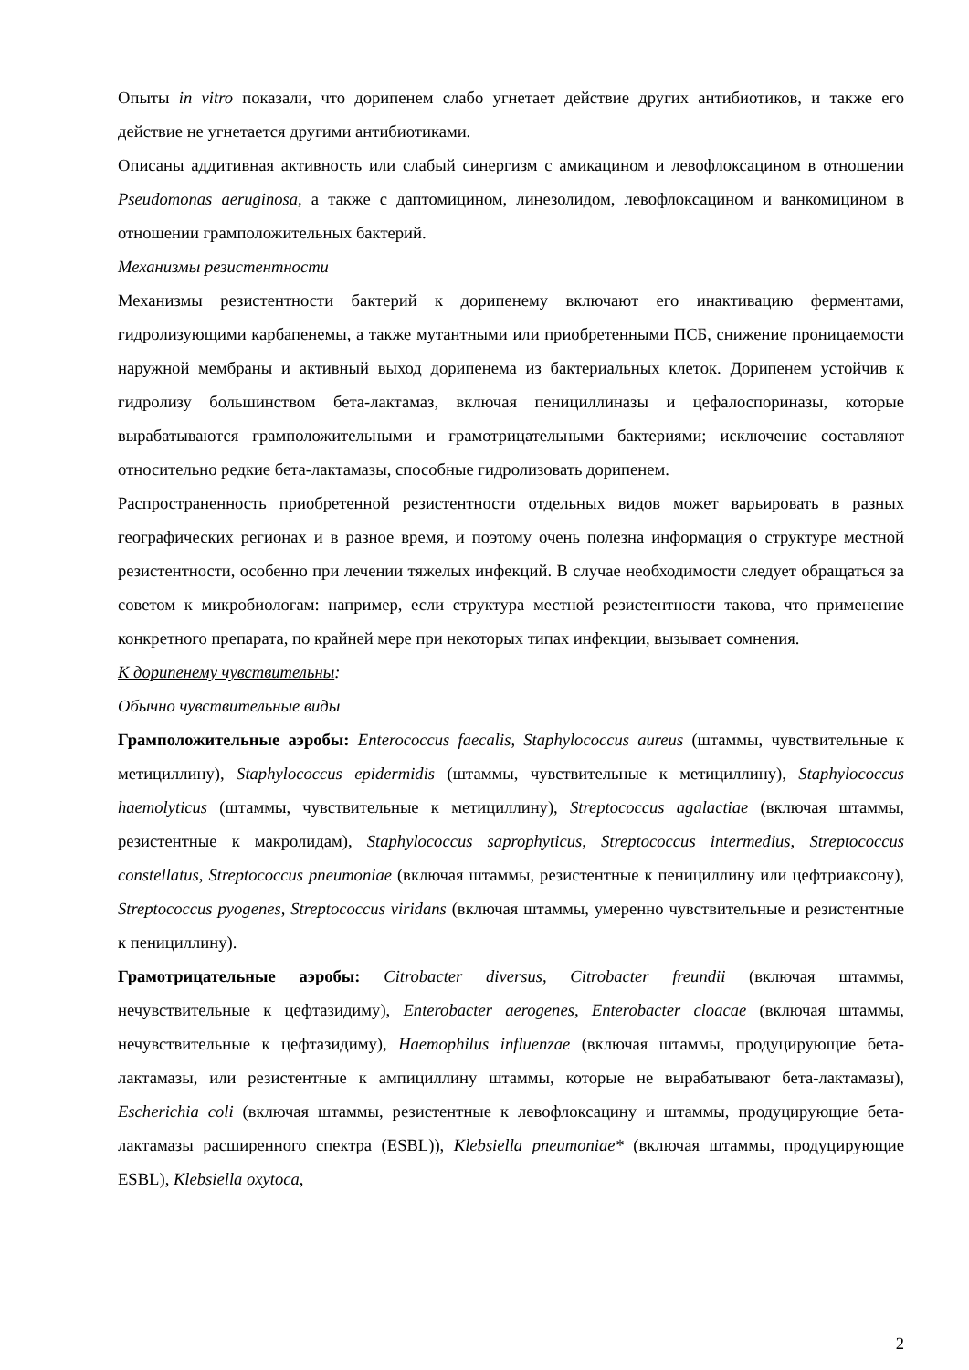Опыты in vitro показали, что дорипенем слабо угнетает действие других антибиотиков, и также его действие не угнетается другими антибиотиками.
Описаны аддитивная активность или слабый синергизм с амикацином и левофлоксацином в отношении Pseudomonas aeruginosa, а также с даптомицином, линезолидом, левофлоксацином и ванкомицином в отношении грамположительных бактерий.
Механизмы резистентности
Механизмы резистентности бактерий к дорипенему включают его инактивацию ферментами, гидролизующими карбапенемы, а также мутантными или приобретенными ПСБ, снижение проницаемости наружной мембраны и активный выход дорипенема из бактериальных клеток. Дорипенем устойчив к гидролизу большинством бета-лактамаз, включая пенициллиназы и цефалоспориназы, которые вырабатываются грамположительными и грамотрицательными бактериями; исключение составляют относительно редкие бета-лактамазы, способные гидролизовать дорипенем.
Распространенность приобретенной резистентности отдельных видов может варьировать в разных географических регионах и в разное время, и поэтому очень полезна информация о структуре местной резистентности, особенно при лечении тяжелых инфекций. В случае необходимости следует обращаться за советом к микробиологам: например, если структура местной резистентности такова, что применение конкретного препарата, по крайней мере при некоторых типах инфекции, вызывает сомнения.
К дорипенему чувствительны:
Обычно чувствительные виды
Грамположительные аэробы: Enterococcus faecalis, Staphylococcus aureus (штаммы, чувствительные к метициллину), Staphylococcus epidermidis (штаммы, чувствительные к метициллину), Staphylococcus haemolyticus (штаммы, чувствительные к метициллину), Streptococcus agalactiae (включая штаммы, резистентные к макролидам), Staphylococcus saprophyticus, Streptococcus intermedius, Streptococcus constellatus, Streptococcus pneumoniae (включая штаммы, резистентные к пенициллину или цефтриаксону), Streptococcus pyogenes, Streptococcus viridans (включая штаммы, умеренно чувствительные и резистентные к пенициллину).
Грамотрицательные аэробы: Citrobacter diversus, Citrobacter freundii (включая штаммы, нечувствительные к цефтазидиму), Enterobacter aerogenes, Enterobacter cloacae (включая штаммы, нечувствительные к цефтазидиму), Haemophilus influenzae (включая штаммы, продуцирующие бета-лактамазы, или резистентные к ампициллину штаммы, которые не вырабатывают бета-лактамазы), Escherichia coli (включая штаммы, резистентные к левофлоксацину и штаммы, продуцирующие бета-лактамазы расширенного спектра (ESBL)), Klebsiella pneumoniae* (включая штаммы, продуцирующие ESBL), Klebsiella oxytoca,
2